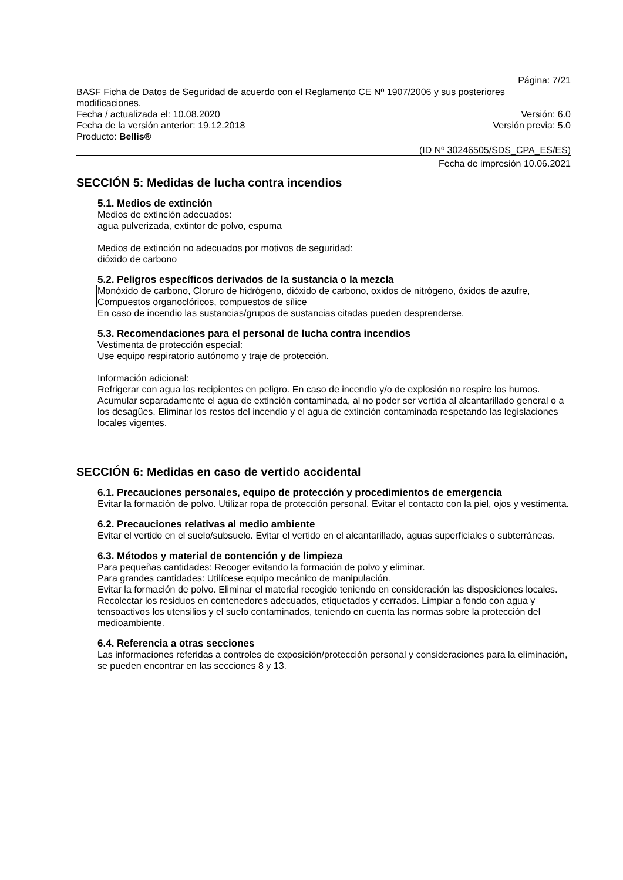Página: 7/21
BASF Ficha de Datos de Seguridad de acuerdo con el Reglamento CE Nº 1907/2006 y sus posteriores modificaciones.
Fecha / actualizada el: 10.08.2020 Versión: 6.0
Fecha de la versión anterior: 19.12.2018 Versión previa: 5.0
Producto: Bellis®
(ID Nº 30246505/SDS_CPA_ES/ES)
Fecha de impresión 10.06.2021
SECCIÓN 5: Medidas de lucha contra incendios
5.1. Medios de extinción
Medios de extinción adecuados:
agua pulverizada, extintor de polvo, espuma
Medios de extinción no adecuados por motivos de seguridad:
dióxido de carbono
5.2. Peligros específicos derivados de la sustancia o la mezcla
Monóxido de carbono, Cloruro de hidrógeno, dióxido de carbono, oxidos de nitrógeno, óxidos de azufre, Compuestos organoclóricos, compuestos de sílice
En caso de incendio las sustancias/grupos de sustancias citadas pueden desprenderse.
5.3. Recomendaciones para el personal de lucha contra incendios
Vestimenta de protección especial:
Use equipo respiratorio autónomo y traje de protección.
Información adicional:
Refrigerar con agua los recipientes en peligro. En caso de incendio y/o de explosión no respire los humos. Acumular separadamente el agua de extinción contaminada, al no poder ser vertida al alcantarillado general o a los desagües. Eliminar los restos del incendio y el agua de extinción contaminada respetando las legislaciones locales vigentes.
SECCIÓN 6: Medidas en caso de vertido accidental
6.1. Precauciones personales, equipo de protección y procedimientos de emergencia
Evitar la formación de polvo. Utilizar ropa de protección personal. Evitar el contacto con la piel, ojos y vestimenta.
6.2. Precauciones relativas al medio ambiente
Evitar el vertido en el suelo/subsuelo. Evitar el vertido en el alcantarillado, aguas superficiales o subterráneas.
6.3. Métodos y material de contención y de limpieza
Para pequeñas cantidades: Recoger evitando la formación de polvo y eliminar.
Para grandes cantidades: Utilícese equipo mecánico de manipulación.
Evitar la formación de polvo. Eliminar el material recogido teniendo en consideración las disposiciones locales. Recolectar los residuos en contenedores adecuados, etiquetados y cerrados. Limpiar a fondo con agua y tensoactivos los utensilios y el suelo contaminados, teniendo en cuenta las normas sobre la protección del medioambiente.
6.4. Referencia a otras secciones
Las informaciones referidas a controles de exposición/protección personal y consideraciones para la eliminación, se pueden encontrar en las secciones 8 y 13.